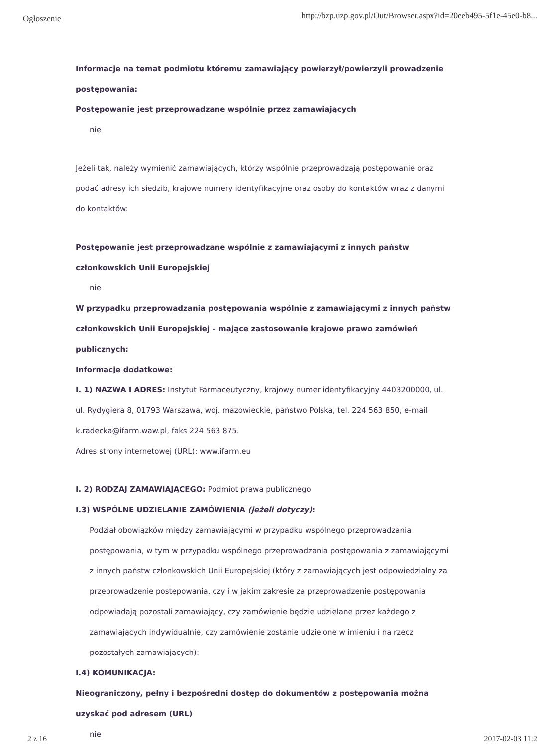Ogłoszenie http://bzp.uzp.gov.pl/Out/Browser.aspx?id=20eeb495-5f1e-45e0-b8...
Informacje na temat podmiotu któremu zamawiający powierzył/powierzyli prowadzenie postępowania:
Postępowanie jest przeprowadzane wspólnie przez zamawiających
nie
Jeżeli tak, należy wymienić zamawiających, którzy wspólnie przeprowadzają postępowanie oraz podać adresy ich siedzib, krajowe numery identyfikacyjne oraz osoby do kontaktów wraz z danymi do kontaktów:
Postępowanie jest przeprowadzane wspólnie z zamawiającymi z innych państw członkowskich Unii Europejskiej
nie
W przypadku przeprowadzania postępowania wspólnie z zamawiającymi z innych państw członkowskich Unii Europejskiej – mające zastosowanie krajowe prawo zamówień publicznych:
Informacje dodatkowe:
I. 1) NAZWA I ADRES: Instytut Farmaceutyczny, krajowy numer identyfikacyjny 4403200000, ul. ul. Rydygiera 8, 01793 Warszawa, woj. mazowieckie, państwo Polska, tel. 224 563 850, e-mail k.radecka@ifarm.waw.pl, faks 224 563 875.
Adres strony internetowej (URL): www.ifarm.eu
I. 2) RODZAJ ZAMAWIAJĄCEGO: Podmiot prawa publicznego
I.3) WSPÓLNE UDZIELANIE ZAMÓWIENIA (jeżeli dotyczy):
Podział obowiązków między zamawiającymi w przypadku wspólnego przeprowadzania postępowania, w tym w przypadku wspólnego przeprowadzania postępowania z zamawiającymi z innych państw członkowskich Unii Europejskiej (który z zamawiających jest odpowiedzialny za przeprowadzenie postępowania, czy i w jakim zakresie za przeprowadzenie postępowania odpowiadają pozostali zamawiający, czy zamówienie będzie udzielane przez każdego z zamawiających indywidualnie, czy zamówienie zostanie udzielone w imieniu i na rzecz pozostałych zamawiających):
I.4) KOMUNIKACJA:
Nieograniczony, pełny i bezpośredni dostęp do dokumentów z postępowania można uzyskać pod adresem (URL)
nie
2 z 16 2017-02-03 11:2